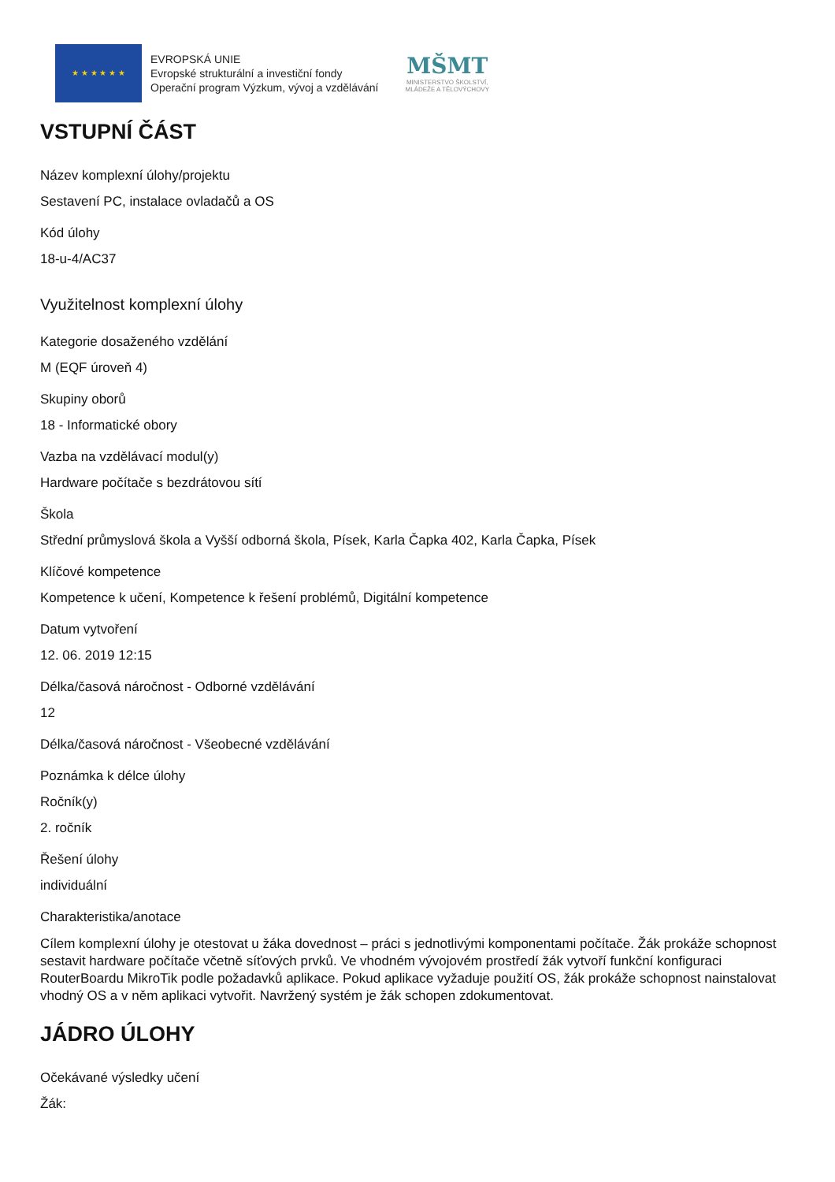★ ★ ★ ★ ★ ★
EVROPSKÁ UNIE
Evropské strukturální a investiční fondy
Operační program Výzkum, vývoj a vzdělávání
MŠMT
MINISTERSTVO ŠKOLSTVÍ,
MLÁDEŽE A TĚLOVÝCHOVY
VSTUPNÍ ČÁST
Název komplexní úlohy/projektu
Sestavení PC, instalace ovladačů a OS
Kód úlohy
18-u-4/AC37
Využitelnost komplexní úlohy
Kategorie dosaženého vzdělání
M (EQF úroveň 4)
Skupiny oborů
18 - Informatické obory
Vazba na vzdělávací modul(y)
Hardware počítače s bezdrátovou sítí
Škola
Střední průmyslová škola a Vyšší odborná škola, Písek, Karla Čapka 402, Karla Čapka, Písek
Klíčové kompetence
Kompetence k učení, Kompetence k řešení problémů, Digitální kompetence
Datum vytvoření
12. 06. 2019 12:15
Délka/časová náročnost - Odborné vzdělávání
12
Délka/časová náročnost - Všeobecné vzdělávání
Poznámka k délce úlohy
Ročník(y)
2. ročník
Řešení úlohy
individuální
Charakteristika/anotace
Cílem komplexní úlohy je otestovat u žáka dovednost – práci s jednotlivými komponentami počítače. Žák prokáže schopnost sestavit hardware počítače včetně síťových prvků. Ve vhodném vývojovém prostředí žák vytvoří funkční konfiguraci RouterBoardu MikroTik podle požadavků aplikace. Pokud aplikace vyžaduje použití OS, žák prokáže schopnost nainstalovat vhodný OS a v něm aplikaci vytvořit. Navržený systém je žák schopen zdokumentovat.
JÁDRO ÚLOHY
Očekávané výsledky učení
Žák: